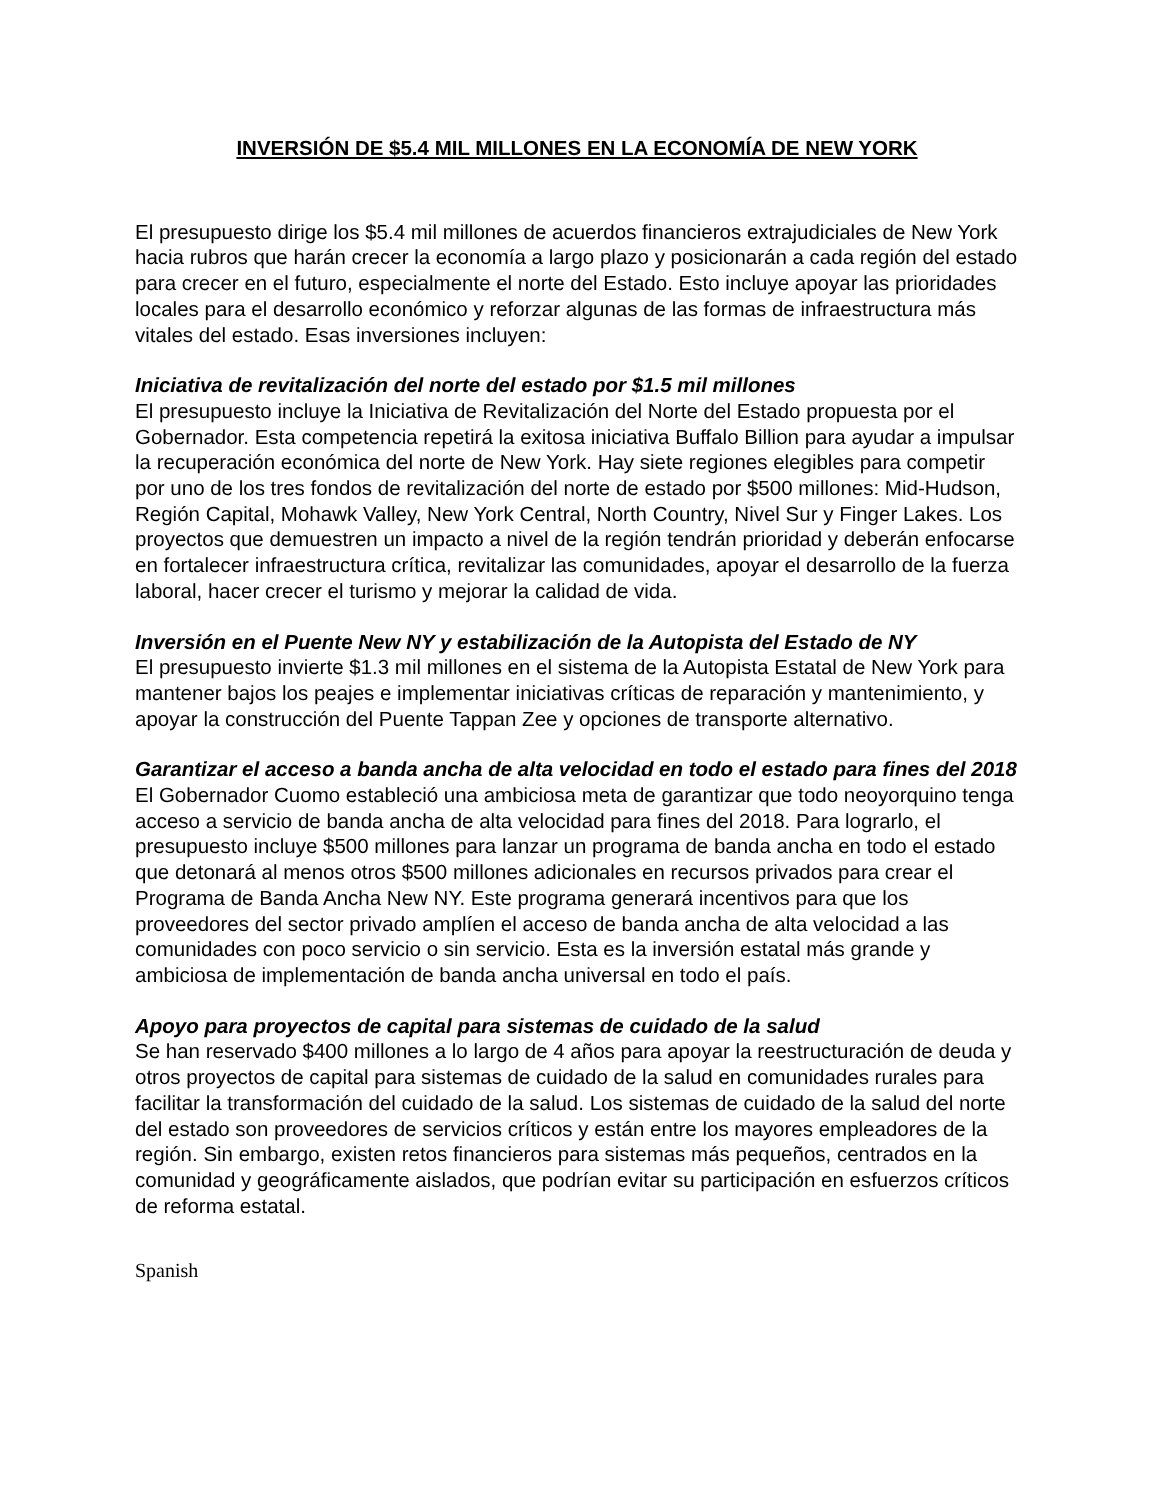INVERSIÓN DE $5.4 MIL MILLONES EN LA ECONOMÍA DE NEW YORK
El presupuesto dirige los $5.4 mil millones de acuerdos financieros extrajudiciales de New York hacia rubros que harán crecer la economía a largo plazo y posicionarán a cada región del estado para crecer en el futuro, especialmente el norte del Estado. Esto incluye apoyar las prioridades locales para el desarrollo económico y reforzar algunas de las formas de infraestructura más vitales del estado. Esas inversiones incluyen:
Iniciativa de revitalización del norte del estado por $1.5 mil millones
El presupuesto incluye la Iniciativa de Revitalización del Norte del Estado propuesta por el Gobernador. Esta competencia repetirá la exitosa iniciativa Buffalo Billion para ayudar a impulsar la recuperación económica del norte de New York. Hay siete regiones elegibles para competir por uno de los tres fondos de revitalización del norte de estado por $500 millones: Mid-Hudson, Región Capital, Mohawk Valley, New York Central, North Country, Nivel Sur y Finger Lakes. Los proyectos que demuestren un impacto a nivel de la región tendrán prioridad y deberán enfocarse en fortalecer infraestructura crítica, revitalizar las comunidades, apoyar el desarrollo de la fuerza laboral, hacer crecer el turismo y mejorar la calidad de vida.
Inversión en el Puente New NY y estabilización de la Autopista del Estado de NY
El presupuesto invierte $1.3 mil millones en el sistema de la Autopista Estatal de New York para mantener bajos los peajes e implementar iniciativas críticas de reparación y mantenimiento, y apoyar la construcción del Puente Tappan Zee y opciones de transporte alternativo.
Garantizar el acceso a banda ancha de alta velocidad en todo el estado para fines del 2018
El Gobernador Cuomo estableció una ambiciosa meta de garantizar que todo neoyorquino tenga acceso a servicio de banda ancha de alta velocidad para fines del 2018. Para lograrlo, el presupuesto incluye $500 millones para lanzar un programa de banda ancha en todo el estado que detonará al menos otros $500 millones adicionales en recursos privados para crear el Programa de Banda Ancha New NY. Este programa generará incentivos para que los proveedores del sector privado amplíen el acceso de banda ancha de alta velocidad a las comunidades con poco servicio o sin servicio. Esta es la inversión estatal más grande y ambiciosa de implementación de banda ancha universal en todo el país.
Apoyo para proyectos de capital para sistemas de cuidado de la salud
Se han reservado $400 millones a lo largo de 4 años para apoyar la reestructuración de deuda y otros proyectos de capital para sistemas de cuidado de la salud en comunidades rurales para facilitar la transformación del cuidado de la salud. Los sistemas de cuidado de la salud del norte del estado son proveedores de servicios críticos y están entre los mayores empleadores de la región. Sin embargo, existen retos financieros para sistemas más pequeños, centrados en la comunidad y geográficamente aislados, que podrían evitar su participación en esfuerzos críticos de reforma estatal.
Spanish